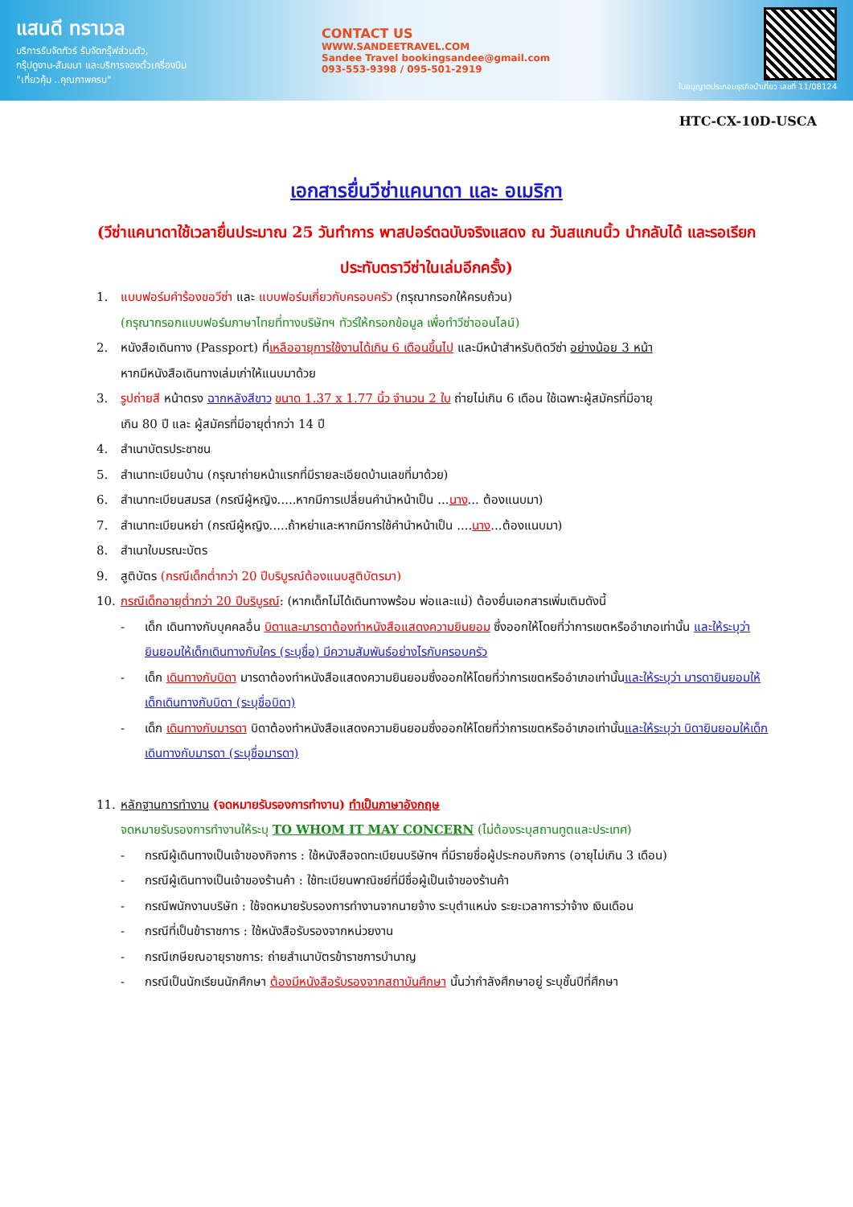แสนดี ทราเวล
บริการรับจัดทัวร์ รับจัดกรุ๊ฟส่วนตัว,
กรุ๊ปดูงาน-สัมมนา และบริการจองตั๋วเครื่องบิน
"เที่ยวคุ้ม ..คุณภาพครบ"
CONTACT US
WWW.SANDEETRAVEL.COM
Sandee Travel bookingsandee@gmail.com
093-553-9398 / 095-501-2919
ใบอนุญาตประกอบธุรกิจนำเที่ยว เลขที่ 11/08124
HTC-CX-10D-USCA
เอกสารยื่นวีซ่าแคนาดา และ อเมริกา
(วีซ่าแคนาดาใช้เวลายื่นประมาณ 25 วันทำการ พาสปอร์ตฉบับจริงแสดง ณ วันสแกนนิ้ว นำกลับได้ และรอเรียกประทับตราวีซ่าในเล่มอีกครั้ง)
1. แบบฟอร์มคำร้องขอวีซ่า และ แบบฟอร์มเกี่ยวกับครอบครัว (กรุณากรอกให้ครบถ้วน)
(กรุณากรอกแบบฟอร์มภาษาไทยที่ทางบริษัทฯ ทัวร์ให้กรอกข้อมูล เพื่อทำวีซ่าออนไลน์)
2. หนังสือเดินทาง (Passport) ที่เหลืออายุการใช้งานได้เกิน 6 เดือนขึ้นไป และมีหน้าสำหรับติดวีซ่า อย่างน้อย 3 หน้า
หากมีหนังสือเดินทางเล่มเก่าให้แนบมาด้วย
3. รูปถ่ายสี หน้าตรง ฉากหลังสีขาว ขนาด 1.37 x 1.77 นิ้ว จำนวน 2 ใบ ถ่ายไม่เกิน 6 เดือน ใช้เฉพาะผู้สมัครที่มีอายุ
เกิน 80 ปี และ ผู้สมัครที่มีอายุต่ำกว่า 14 ปี
4. สำเนาบัตรประชาชน
5. สำเนาทะเบียนบ้าน (กรุณาถ่ายหน้าแรกที่มีรายละเอียดบ้านเลขที่มาด้วย)
6. สำเนาทะเบียนสมรส (กรณีผู้หญิง.....หากมีการเปลี่ยนคำนำหน้าเป็น ...นาง... ต้องแนบมา)
7. สำเนาทะเบียนหย่า (กรณีผู้หญิง.....ถ้าหย่าและหากมีการใช้คำนำหน้าเป็น ....นาง...ต้องแนบมา)
8. สำเนาใบมรณะบัตร
9. สูติบัตร (กรณีเด็กต่ำกว่า 20 ปีบริบูรณ์ต้องแนบสูติบัตรมา)
10. กรณีเด็กอายุต่ำกว่า 20 ปีบริบูรณ์: (หากเด็กไม่ได้เดินทางพร้อม พ่อและแม่) ต้องยื่นเอกสารเพิ่มเติมดังนี้
- เด็ก เดินทางกับบุคคลอื่น บิดาและมารดาต้องทำหนังสือแสดงความยินยอม ซึ่งออกให้โดยที่ว่าการเขตหรืออำเภอเท่านั้น และให้ระบุว่า ยินยอมให้เด็กเดินทางกับใคร (ระบุชื่อ) มีความสัมพันธ์อย่างไรกับครอบครัว
- เด็ก เดินทางกับบิดา มารดาต้องทำหนังสือแสดงความยินยอมซึ่งออกให้โดยที่ว่าการเขตหรืออำเภอเท่านั้นและให้ระบุว่า มารดายินยอมให้เด็กเดินทางกับบิดา (ระบุชื่อบิดา)
- เด็ก เดินทางกับมารดา บิดาต้องทำหนังสือแสดงความยินยอมซึ่งออกให้โดยที่ว่าการเขตหรืออำเภอเท่านั้นและให้ระบุว่า บิดายินยอมให้เด็กเดินทางกับมารดา (ระบุชื่อมารดา)
11. หลักฐานการทำงาน (จดหมายรับรองการทำงาน) ทำเป็นภาษาอังกฤษ
จดหมายรับรองการทำงานให้ระบุ TO WHOM IT MAY CONCERN (ไม่ต้องระบุสถานทูตและประเทศ)
- กรณีผู้เดินทางเป็นเจ้าของกิจการ : ใช้หนังสือจดทะเบียนบริษัทฯ ที่มีรายชื่อผู้ประกอบกิจการ (อายุไม่เกิน 3 เดือน)
- กรณีผู้เดินทางเป็นเจ้าของร้านค้า : ใช้ทะเบียนพาณิชย์ที่มีชื่อผู้เป็นเจ้าของร้านค้า
- กรณีพนักงานบริษัท : ใช้จดหมายรับรองการทำงานจากนายจ้าง ระบุตำแหน่ง ระยะเวลาการว่าจ้าง เงินเดือน
- กรณีที่เป็นข้าราชการ : ใช้หนังสือรับรองจากหน่วยงาน
- กรณีเกษียณอายุราชการ: ถ่ายสำเนาบัตรข้าราชการบำนาญ
- กรณีเป็นนักเรียนนักศึกษา ต้องมีหนังสือรับรองจากสถาบันศึกษา นั้นว่ากำลังศึกษาอยู่ ระบุชั้นปีที่ศึกษา